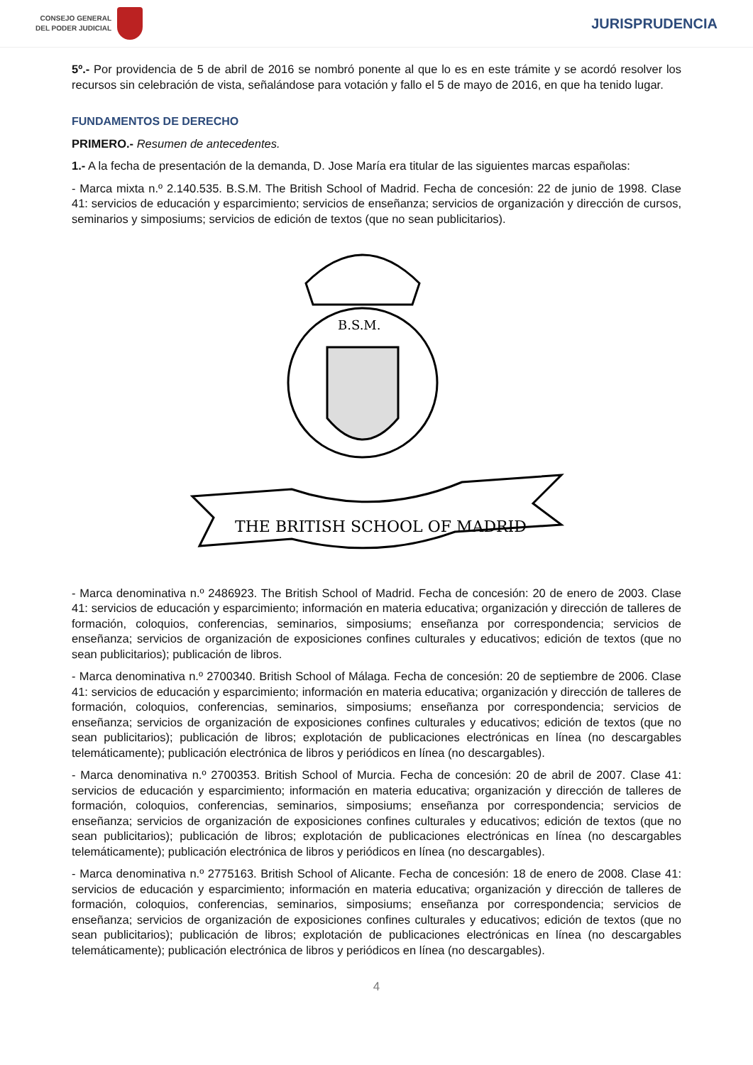CONSEJO GENERAL
DEL PODER JUDICIAL
JURISPRUDENCIA
5º.- Por providencia de 5 de abril de 2016 se nombró ponente al que lo es en este trámite y se acordó resolver los recursos sin celebración de vista, señalándose para votación y fallo el 5 de mayo de 2016, en que ha tenido lugar.
FUNDAMENTOS DE DERECHO
PRIMERO.- Resumen de antecedentes.
1.- A la fecha de presentación de la demanda, D. Jose María era titular de las siguientes marcas españolas:
- Marca mixta n.º 2.140.535. B.S.M. The British School of Madrid. Fecha de concesión: 22 de junio de 1998. Clase 41: servicios de educación y esparcimiento; servicios de enseñanza; servicios de organización y dirección de cursos, seminarios y simposiums; servicios de edición de textos (que no sean publicitarios).
B.S.M.
THE BRITISH SCHOOL OF MADRID
- Marca denominativa n.º 2486923. The British School of Madrid. Fecha de concesión: 20 de enero de 2003. Clase 41: servicios de educación y esparcimiento; información en materia educativa; organización y dirección de talleres de formación, coloquios, conferencias, seminarios, simposiums; enseñanza por correspondencia; servicios de enseñanza; servicios de organización de exposiciones confines culturales y educativos; edición de textos (que no sean publicitarios); publicación de libros.
- Marca denominativa n.º 2700340. British School of Málaga. Fecha de concesión: 20 de septiembre de 2006. Clase 41: servicios de educación y esparcimiento; información en materia educativa; organización y dirección de talleres de formación, coloquios, conferencias, seminarios, simposiums; enseñanza por correspondencia; servicios de enseñanza; servicios de organización de exposiciones confines culturales y educativos; edición de textos (que no sean publicitarios); publicación de libros; explotación de publicaciones electrónicas en línea (no descargables telemáticamente); publicación electrónica de libros y periódicos en línea (no descargables).
- Marca denominativa n.º 2700353. British School of Murcia. Fecha de concesión: 20 de abril de 2007. Clase 41: servicios de educación y esparcimiento; información en materia educativa; organización y dirección de talleres de formación, coloquios, conferencias, seminarios, simposiums; enseñanza por correspondencia; servicios de enseñanza; servicios de organización de exposiciones confines culturales y educativos; edición de textos (que no sean publicitarios); publicación de libros; explotación de publicaciones electrónicas en línea (no descargables telemáticamente); publicación electrónica de libros y periódicos en línea (no descargables).
- Marca denominativa n.º 2775163. British School of Alicante. Fecha de concesión: 18 de enero de 2008. Clase 41: servicios de educación y esparcimiento; información en materia educativa; organización y dirección de talleres de formación, coloquios, conferencias, seminarios, simposiums; enseñanza por correspondencia; servicios de enseñanza; servicios de organización de exposiciones confines culturales y educativos; edición de textos (que no sean publicitarios); publicación de libros; explotación de publicaciones electrónicas en línea (no descargables telemáticamente); publicación electrónica de libros y periódicos en línea (no descargables).
4